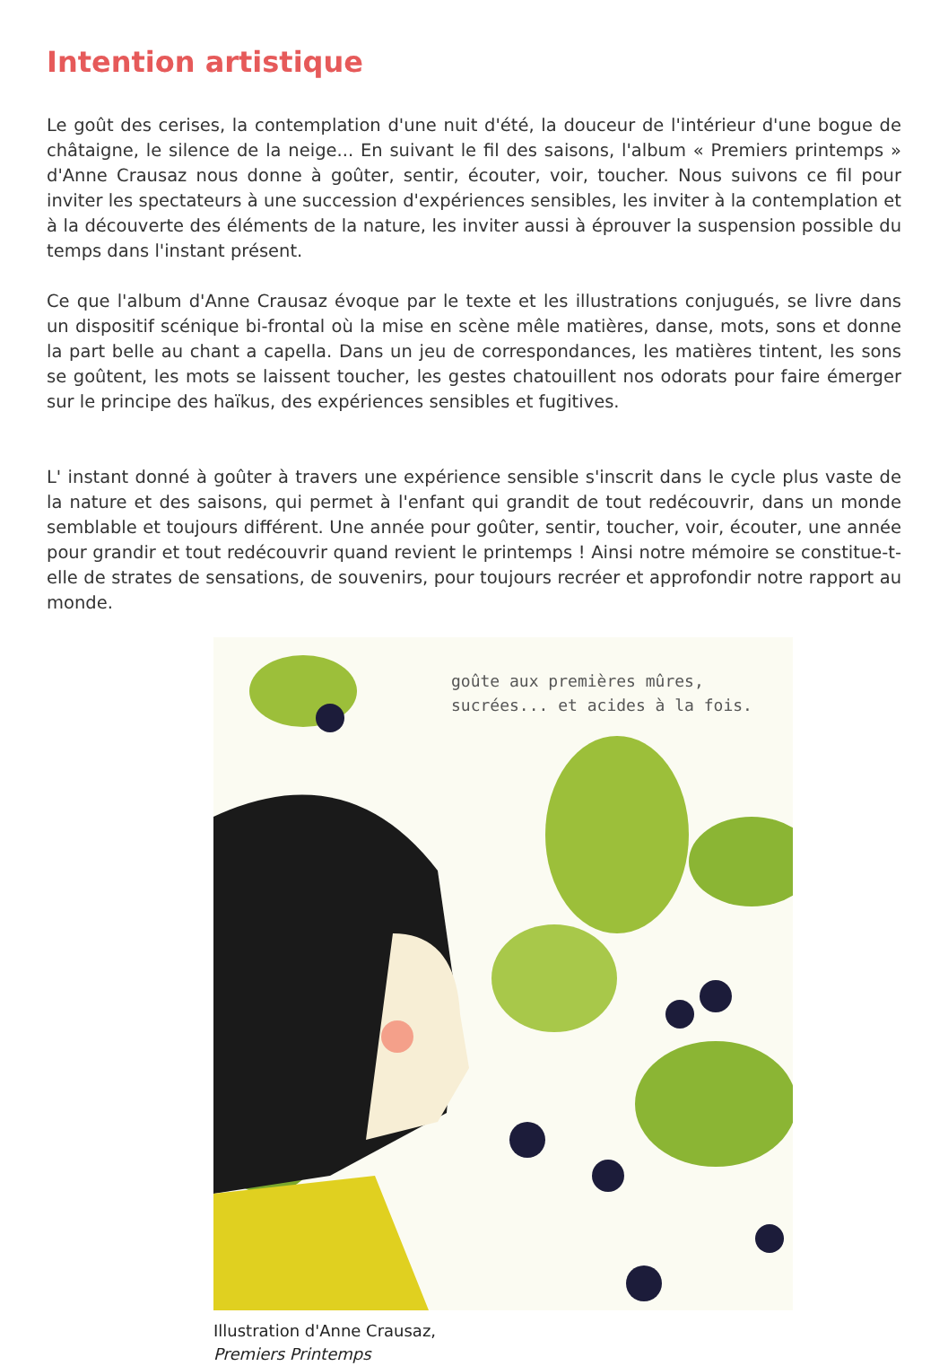Intention artistique
Le goût des cerises, la contemplation d'une nuit d'été, la douceur de l'intérieur d'une bogue de châtaigne, le silence de la neige... En suivant le fil des saisons, l'album « Premiers printemps » d'Anne Crausaz nous donne à goûter, sentir, écouter, voir, toucher. Nous suivons ce fil pour inviter les spectateurs à une succession d'expériences sensibles, les inviter à la contemplation et à la découverte des éléments de la nature, les inviter aussi à éprouver la suspension possible du temps dans l'instant présent.
Ce que l'album d'Anne Crausaz évoque par le texte et les illustrations conjugués, se livre dans un dispositif scénique bi-frontal où la mise en scène mêle matières, danse, mots, sons et donne la part belle au chant a capella. Dans un jeu de correspondances, les matières tintent, les sons se goûtent, les mots se laissent toucher, les gestes chatouillent nos odorats pour faire émerger sur le principe des haïkus, des expériences sensibles et fugitives.
L' instant donné à goûter à travers une expérience sensible s'inscrit dans le cycle plus vaste de la nature et des saisons, qui permet à l'enfant qui grandit de tout redécouvrir, dans un monde semblable et toujours différent. Une année pour goûter, sentir, toucher, voir, écouter, une année pour grandir et tout redécouvrir quand revient le printemps ! Ainsi notre mémoire se constitue-t-elle de strates de sensations, de souvenirs, pour toujours recréer et approfondir notre rapport au monde.
goûte aux premières mûres,
sucrées... et acides à la fois.
Illustration d'Anne Crausaz,
Premiers Printemps